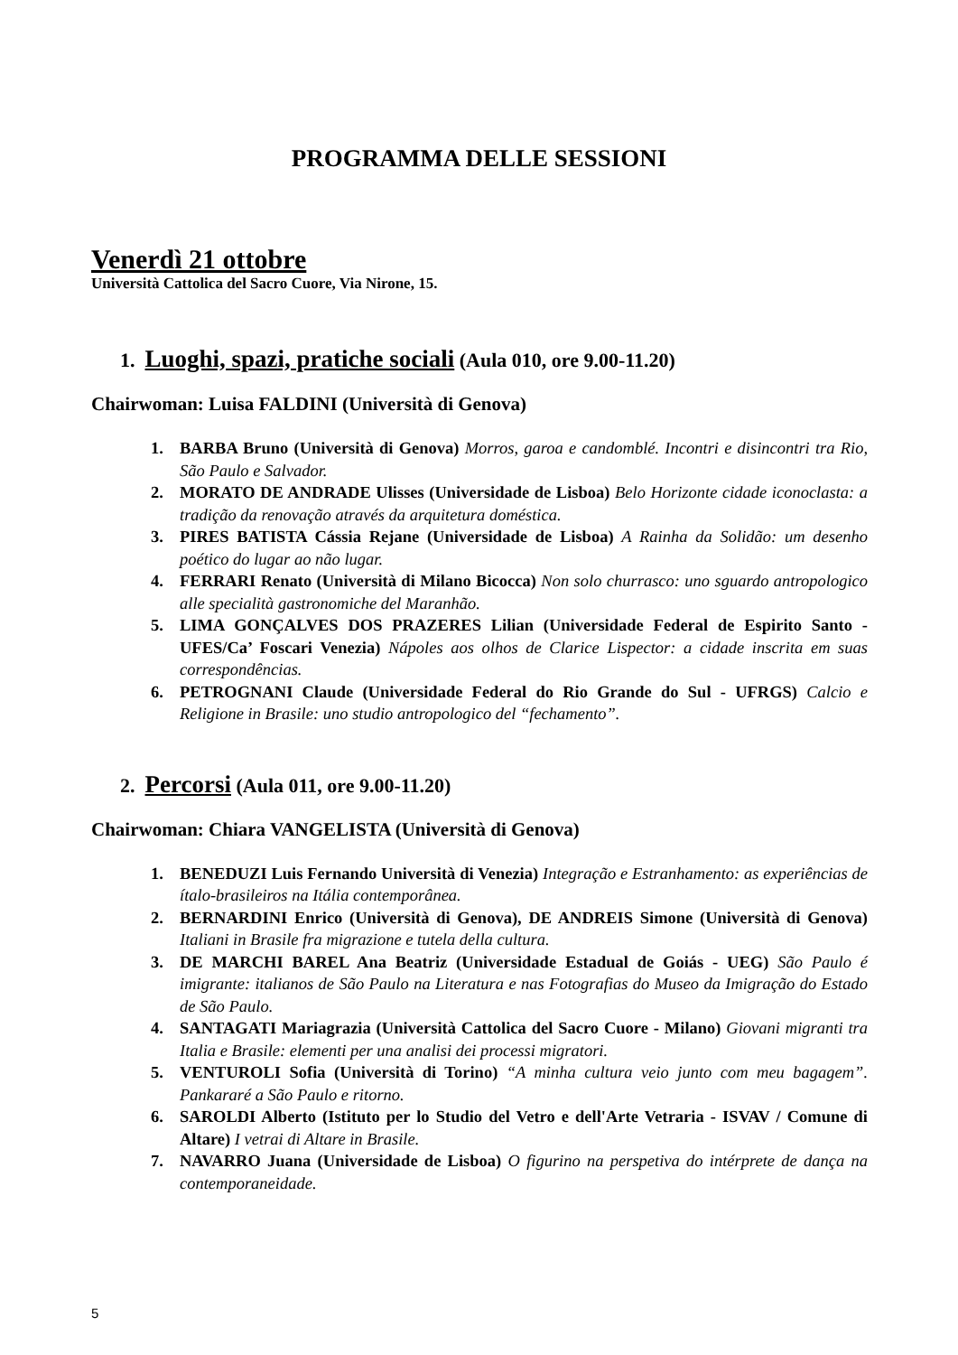PROGRAMMA DELLE SESSIONI
Venerdì 21 ottobre
Università Cattolica del Sacro Cuore, Via Nirone, 15.
1. Luoghi, spazi, pratiche sociali (Aula 010, ore 9.00-11.20)
Chairwoman: Luisa FALDINI (Università di Genova)
1. BARBA Bruno (Università di Genova) Morros, garoa e candomblé. Incontri e disincontri tra Rio, São Paulo e Salvador.
2. MORATO DE ANDRADE Ulisses (Universidade de Lisboa) Belo Horizonte cidade iconoclasta: a tradição da renovação através da arquitetura doméstica.
3. PIRES BATISTA Cássia Rejane (Universidade de Lisboa) A Rainha da Solidão: um desenho poético do lugar ao não lugar.
4. FERRARI Renato (Università di Milano Bicocca) Non solo churrasco: uno sguardo antropologico alle specialità gastronomiche del Maranhão.
5. LIMA GONÇALVES DOS PRAZERES Lilian (Universidade Federal de Espirito Santo - UFES/Ca’ Foscari Venezia) Nápoles aos olhos de Clarice Lispector: a cidade inscrita em suas correspondências.
6. PETROGNANI Claude (Universidade Federal do Rio Grande do Sul - UFRGS) Calcio e Religione in Brasile: uno studio antropologico del “fechamento”.
2. Percorsi (Aula 011, ore 9.00-11.20)
Chairwoman: Chiara VANGELISTA (Università di Genova)
1. BENEDUZI Luis Fernando Università di Venezia) Integração e Estranhamento: as experiências de ítalo-brasileiros na Itália contemporânea.
2. BERNARDINI Enrico (Università di Genova), DE ANDREIS Simone (Università di Genova) Italiani in Brasile fra migrazione e tutela della cultura.
3. DE MARCHI BAREL Ana Beatriz (Universidade Estadual de Goiás - UEG) São Paulo é imigrante: italianos de São Paulo na Literatura e nas Fotografias do Museo da Imigração do Estado de São Paulo.
4. SANTAGATI Mariagrazia (Università Cattolica del Sacro Cuore - Milano) Giovani migranti tra Italia e Brasile: elementi per una analisi dei processi migratori.
5. VENTUROLI Sofia (Università di Torino) “A minha cultura veio junto com meu bagagem”. Pankararé a São Paulo e ritorno.
6. SAROLDI Alberto (Istituto per lo Studio del Vetro e dell'Arte Vetraria - ISVAV / Comune di Altare) I vetrai di Altare in Brasile.
7. NAVARRO Juana (Universidade de Lisboa) O figurino na perspetiva do intérprete de dança na contemporaneidade.
5